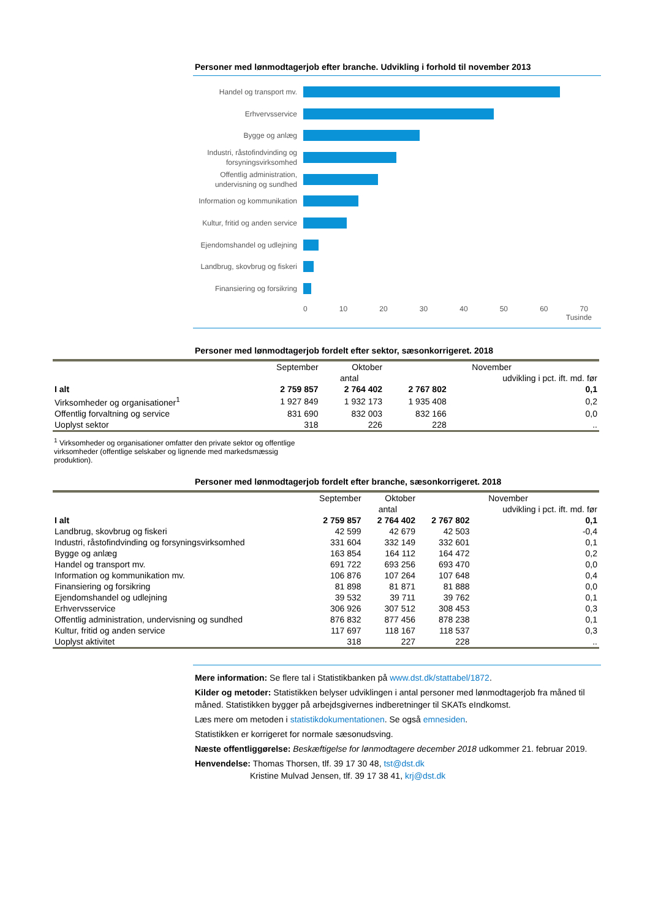Personer med lønmodtagerjob efter branche. Udvikling i forhold til november 2013
Handel og transport mv.
Erhvervsservice
Bygge og anlæg
Industri, råstofindvinding og forsyningsvirksomhed
Offentlig administration, undervisning og sundhed
Information og kommunikation
Kultur, fritid og anden service
Ejendomshandel og udlejning
Landbrug, skovbrug og fiskeri
Finansiering og forsikring
0 10 20 30 40 50 60 70
Tusinde
Personer med lønmodtagerjob fordelt efter sektor, sæsonkorrigeret. 2018
| | September | Oktober | November | |
| --- | --- | --- | --- | --- |
| | antal | | | udvikling i pct. ift. md. før |
| I alt | 2 759 857 | 2 764 402 | 2 767 802 | 0,1 |
| Virksomheder og organisationer<sup>1</sup> | 1 927 849 | 1 932 173 | 1 935 408 | 0,2 |
| Offentlig forvaltning og service | 831 690 | 832 003 | 832 166 | 0,0 |
| Uoplyst sektor | 318 | 226 | 228 | .. |
<sup>1</sup> Virksomheder og organisationer omfatter den private sektor og offentlige virksomheder (offentlige selskaber og lignende med markedsmæssig produktion).
Personer med lønmodtagerjob fordelt efter branche, sæsonkorrigeret. 2018
| | September | Oktober | November | |
| --- | --- | --- | --- | --- |
| | antal | | | udvikling i pct. ift. md. før |
| I alt | 2 759 857 | 2 764 402 | 2 767 802 | 0,1 |
| Landbrug, skovbrug og fiskeri | 42 599 | 42 679 | 42 503 | -0,4 |
| Industri, råstofindvinding og forsyningsvirksomhed | 331 604 | 332 149 | 332 601 | 0,1 |
| Bygge og anlæg | 163 854 | 164 112 | 164 472 | 0,2 |
| Handel og transport mv. | 691 722 | 693 256 | 693 470 | 0,0 |
| Information og kommunikation mv. | 106 876 | 107 264 | 107 648 | 0,4 |
| Finansiering og forsikring | 81 898 | 81 871 | 81 888 | 0,0 |
| Ejendomshandel og udlejning | 39 532 | 39 711 | 39 762 | 0,1 |
| Erhvervsservice | 306 926 | 307 512 | 308 453 | 0,3 |
| Offentlig administration, undervisning og sundhed | 876 832 | 877 456 | 878 238 | 0,1 |
| Kultur, fritid og anden service | 117 697 | 118 167 | 118 537 | 0,3 |
| Uoplyst aktivitet | 318 | 227 | 228 | .. |
Mere information: Se flere tal i Statistikbanken på www.dst.dk/stattabel/1872.
Kilder og metoder: Statistikken belyser udviklingen i antal personer med lønmodtagerjob fra måned til måned. Statistikken bygger på arbejdsgivernes indberetninger til SKATs eIndkomst.
Læs mere om metoden i statistikdokumentationen. Se også emnesiden.
Statistikken er korrigeret for normale sæsonudsving.
Næste offentliggørelse: Beskæftigelse for lønmodtagere december 2018 udkommer 21. februar 2019.
Henvendelse: Thomas Thorsen, tlf. 39 17 30 48, tst@dst.dk
Kristine Mulvad Jensen, tlf. 39 17 38 41, krj@dst.dk